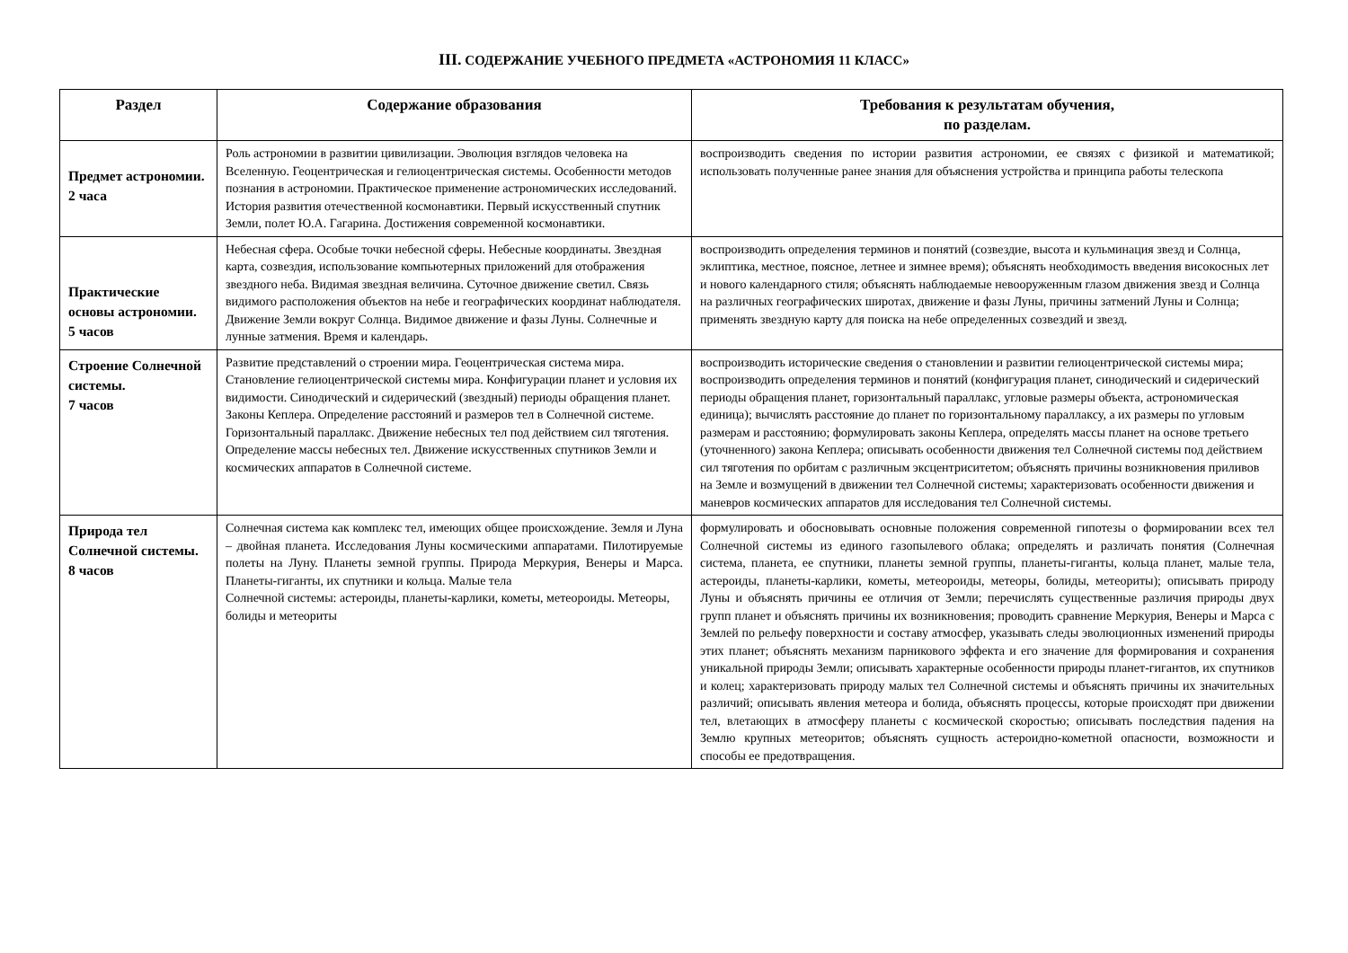III. СОДЕРЖАНИЕ УЧЕБНОГО ПРЕДМЕТА «АСТРОНОМИЯ 11 КЛАСС»
| Раздел | Содержание образования | Требования к результатам обучения, по разделам. |
| --- | --- | --- |
| Предмет астрономии. 2 часа | Роль астрономии в развитии цивилизации. Эволюция взглядов человека на Вселенную. Геоцентрическая и гелиоцентрическая системы. Особенности методов познания в астрономии. Практическое применение астрономических исследований. История развития отечественной космонавтики. Первый искусственный спутник Земли, полет Ю.А. Гагарина. Достижения современной космонавтики. | воспроизводить сведения по истории развития астрономии, ее связях с физикой и математикой; использовать полученные ранее знания для объяснения устройства и принципа работы телескопа |
| Практические основы астрономии. 5 часов | Небесная сфера. Особые точки небесной сферы. Небесные координаты. Звездная карта, созвездия, использование компьютерных приложений для отображения звездного неба. Видимая звездная величина. Суточное движение светил. Связь видимого расположения объектов на небе и географических координат наблюдателя. Движение Земли вокруг Солнца. Видимое движение и фазы Луны. Солнечные и лунные затмения. Время и календарь. | воспроизводить определения терминов и понятий (созвездие, высота и кульминация звезд и Солнца, эклиптика, местное, поясное, летнее и зимнее время); объяснять необходимость введения високосных лет и нового календарного стиля; объяснять наблюдаемые невооруженным глазом движения звезд и Солнца на различных географических широтах, движение и фазы Луны, причины затмений Луны и Солнца; применять звездную карту для поиска на небе определенных созвездий и звезд. |
| Строение Солнечной системы. 7 часов | Развитие представлений о строении мира. Геоцентрическая система мира. Становление гелиоцентрической системы мира. Конфигурации планет и условия их видимости. Синодический и сидерический (звездный) периоды обращения планет. Законы Кеплера. Определение расстояний и размеров тел в Солнечной системе. Горизонтальный параллакс. Движение небесных тел под действием сил тяготения. Определение массы небесных тел. Движение искусственных спутников Земли и космических аппаратов в Солнечной системе. | воспроизводить исторические сведения о становлении и развитии гелиоцентрической системы мира; воспроизводить определения терминов и понятий (конфигурация планет, синодический и сидерический периоды обращения планет, горизонтальный параллакс, угловые размеры объекта, астрономическая единица); вычислять расстояние до планет по горизонтальному параллаксу, а их размеры по угловым размерам и расстоянию; формулировать законы Кеплера, определять массы планет на основе третьего (уточненного) закона Кеплера; описывать особенности движения тел Солнечной системы под действием сил тяготения по орбитам с различным эксцентриситетом; объяснять причины возникновения приливов на Земле и возмущений в движении тел Солнечной системы; характеризовать особенности движения и маневров космических аппаратов для исследования тел Солнечной системы. |
| Природа тел Солнечной системы. 8 часов | Солнечная система как комплекс тел, имеющих общее происхождение. Земля и Луна – двойная планета. Исследования Луны космическими аппаратами. Пилотируемые полеты на Луну. Планеты земной группы. Природа Меркурия, Венеры и Марса. Планеты-гиганты, их спутники и кольца. Малые тела Солнечной системы: астероиды, планеты-карлики, кометы, метеороиды. Метеоры, болиды и метеориты | формулировать и обосновывать основные положения современной гипотезы о формировании всех тел Солнечной системы из единого газопылевого облака; определять и различать понятия (Солнечная система, планета, ее спутники, планеты земной группы, планеты-гиганты, кольца планет, малые тела, астероиды, планеты-карлики, кометы, метеороиды, метеоры, болиды, метеориты); описывать природу Луны и объяснять причины ее отличия от Земли; перечислять существенные различия природы двух групп планет и объяснять причины их возникновения; проводить сравнение Меркурия, Венеры и Марса с Землей по рельефу поверхности и составу атмосфер, указывать следы эволюционных изменений природы этих планет; объяснять механизм парникового эффекта и его значение для формирования и сохранения уникальной природы Земли; описывать характерные особенности природы планет-гигантов, их спутников и колец; характеризовать природу малых тел Солнечной системы и объяснять причины их значительных различий; описывать явления метеора и болида, объяснять процессы, которые происходят при движении тел, влетающих в атмосферу планеты с космической скоростью; описывать последствия падения на Землю крупных метеоритов; объяснять сущность астероидно-кометной опасности, возможности и способы ее предотвращения. |